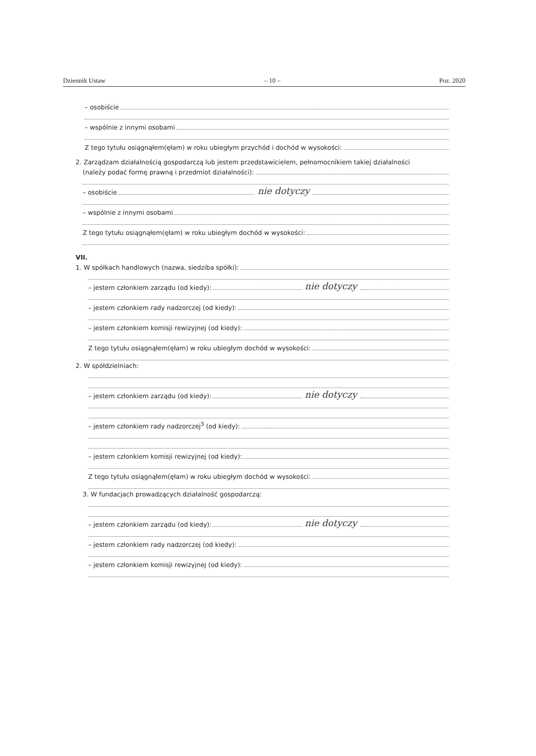Dziennik Ustaw – 10 – Poz. 2020
– osobiście
– wspólnie z innymi osobami
Z tego tytułu osiągnąłem(ęłam) w roku ubiegłym przychód i dochód w wysokości:
2. Zarządzam działalnością gospodarczą lub jestem przedstawicielem, pełnomocnikiem takiej działalności
(należy podać formę prawną i przedmiot działalności):
– osobiście nie dotyczy
– wspólnie z innymi osobami
Z tego tytułu osiągnąłem(ęłam) w roku ubiegłym dochód w wysokości:
VII.
1. W spółkach handlowych (nazwa, siedziba spółki):
– jestem członkiem zarządu (od kiedy): nie dotyczy
– jestem członkiem rady nadzorczej (od kiedy):
– jestem członkiem komisji rewizyjnej (od kiedy):
Z tego tytułu osiągnąłem(ęłam) w roku ubiegłym dochód w wysokości:
2. W spółdzielniach:
– jestem członkiem zarządu (od kiedy): nie dotyczy
– jestem członkiem rady nadzorczej<sup>3</sup> (od kiedy):
– jestem członkiem komisji rewizyjnej (od kiedy):
Z tego tytułu osiągnąłem(ęłam) w roku ubiegłym dochód w wysokości:
3. W fundacjach prowadzących działalność gospodarczą:
– jestem członkiem zarządu (od kiedy): nie dotyczy
– jestem członkiem rady nadzorczej (od kiedy):
– jestem członkiem komisji rewizyjnej (od kiedy):